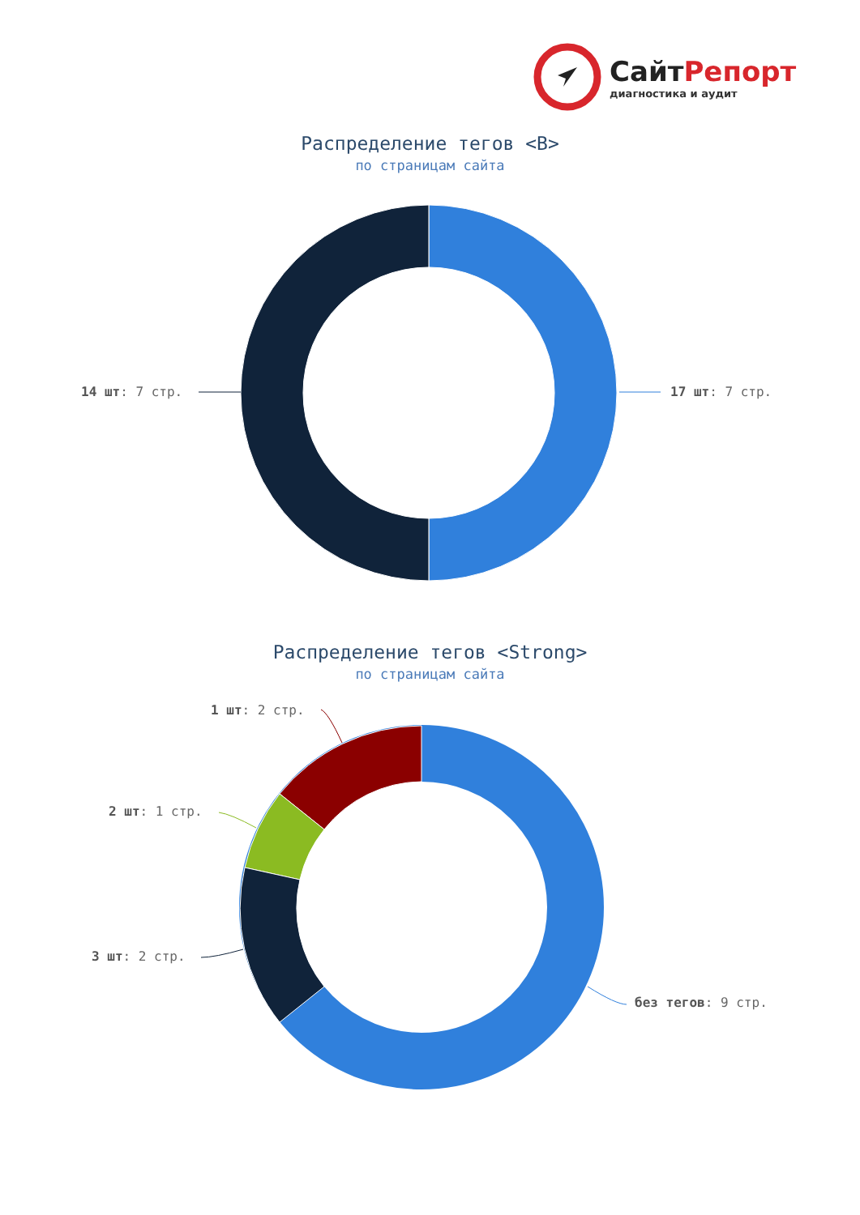СайтРепорт
диагностика и аудит
Распределение тегов <B>
по страницам сайта
14 шт: 7 стр. 17 шт: 7 стр.
Распределение тегов <Strong>
по страницам сайта
1 шт: 2 стр.
2 шт: 1 стр.
3 шт: 2 стр.
без тегов: 9 стр.